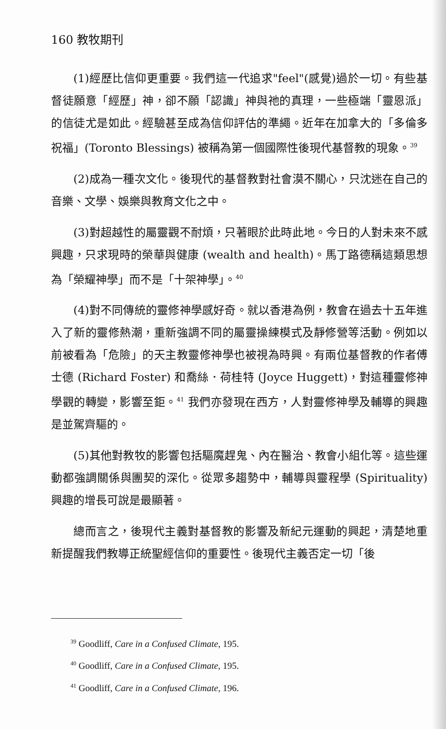160 教牧期刊
(1)經歷比信仰更重要。我們這一代追求"feel"(感覺)過於一切。有些基督徒願意「經歷」神，卻不願「認識」神與祂的真理，一些極端「靈恩派」的信徒尤是如此。經驗甚至成為信仰評估的準繩。近年在加拿大的「多倫多祝福」(Toronto Blessings) 被稱為第一個國際性後現代基督教的現象。<sup>39</sup>
(2)成為一種次文化。後現代的基督教對社會漠不關心，只沈迷在自己的音樂、文學、娛樂與教育文化之中。
(3)對超越性的屬靈觀不耐煩，只著眼於此時此地。今日的人對未來不感興趣，只求現時的榮華與健康 (wealth and health)。馬丁路德稱這類思想為「榮耀神學」而不是「十架神學」。<sup>40</sup>
(4)對不同傳統的靈修神學感好奇。就以香港為例，教會在過去十五年進入了新的靈修熱潮，重新強調不同的屬靈操練模式及靜修營等活動。例如以前被看為「危險」的天主教靈修神學也被視為時興。有兩位基督教的作者傅士德 (Richard Foster) 和喬絲．荷桂特 (Joyce Huggett)，對這種靈修神學觀的轉變，影響至鉅。<sup>41</sup> 我們亦發現在西方，人對靈修神學及輔導的興趣是並駕齊驅的。
(5)其他對教牧的影響包括驅魔趕鬼、內在醫治、教會小組化等。這些運動都強調關係與團契的深化。從眾多趨勢中，輔導與靈程學 (Spirituality) 興趣的增長可說是最顯著。
總而言之，後現代主義對基督教的影響及新紀元運動的興起，清楚地重新提醒我們教導正統聖經信仰的重要性。後現代主義否定一切「後
<sup>39</sup> Goodliff, Care in a Confused Climate, 195.
<sup>40</sup> Goodliff, Care in a Confused Climate, 195.
<sup>41</sup> Goodliff, Care in a Confused Climate, 196.